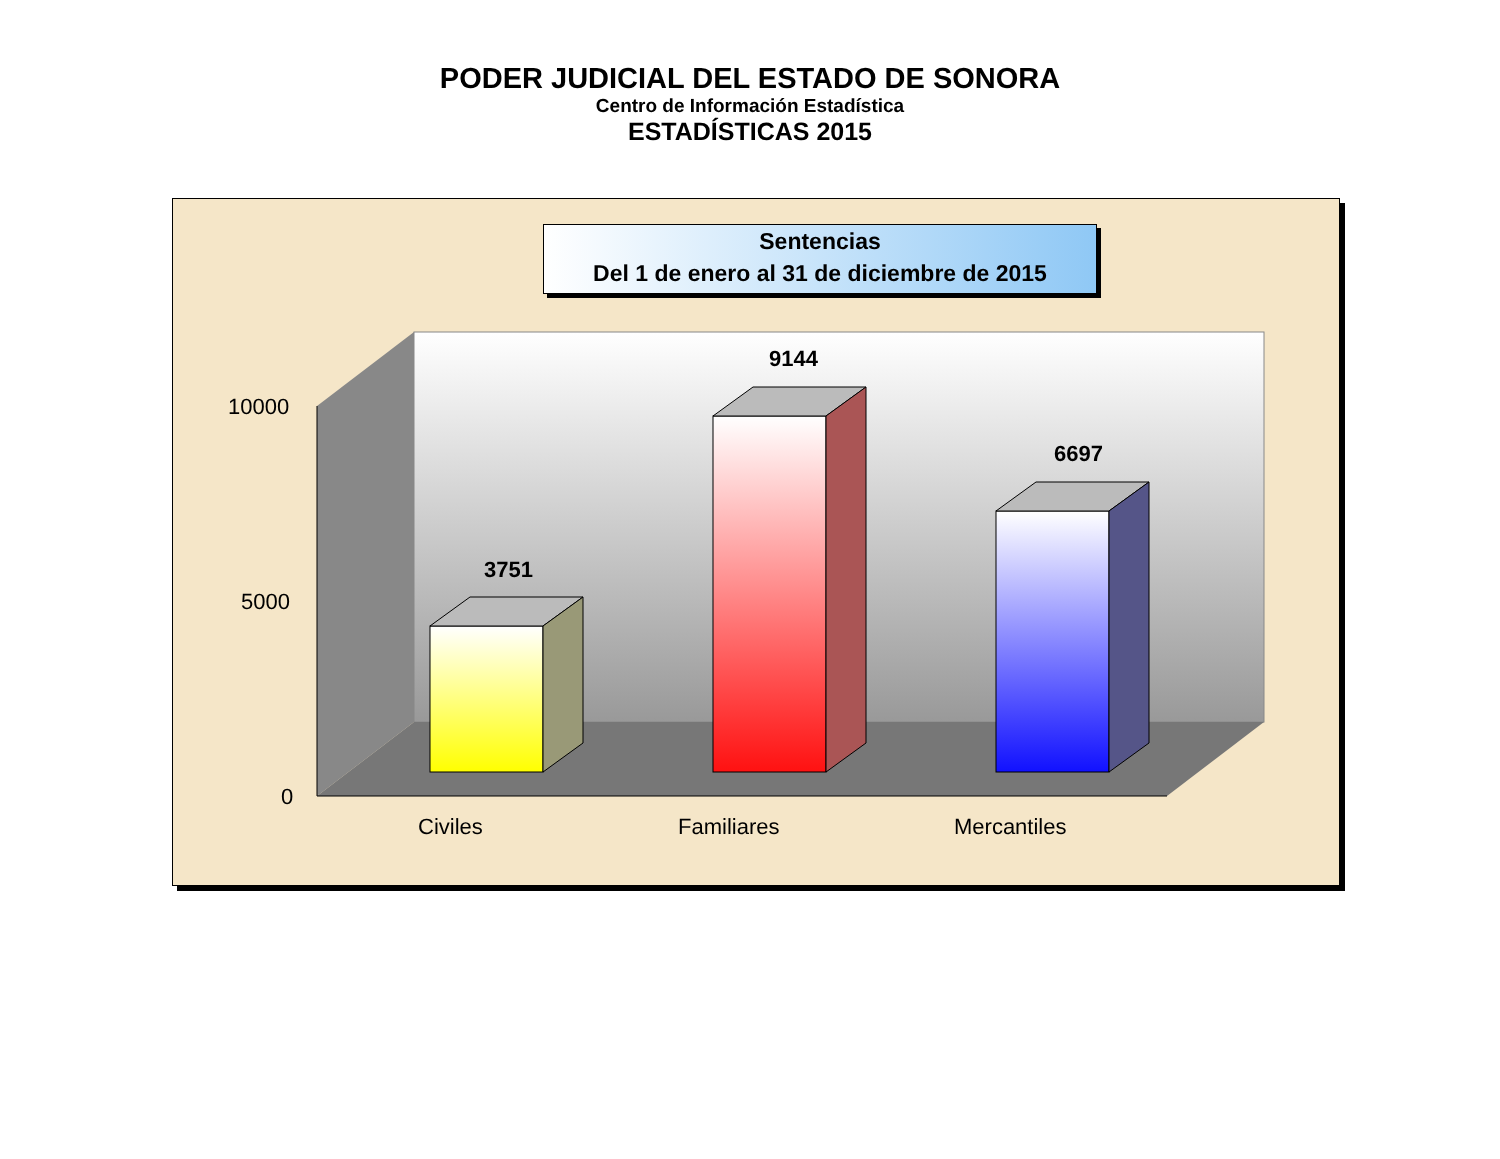PODER JUDICIAL DEL ESTADO DE SONORA
Centro de Información Estadística
ESTADÍSTICAS 2015
Sentencias
Del 1 de enero al 31 de diciembre de 2015
10000
5000
0
3751
9144
6697
Civiles Familiares Mercantiles